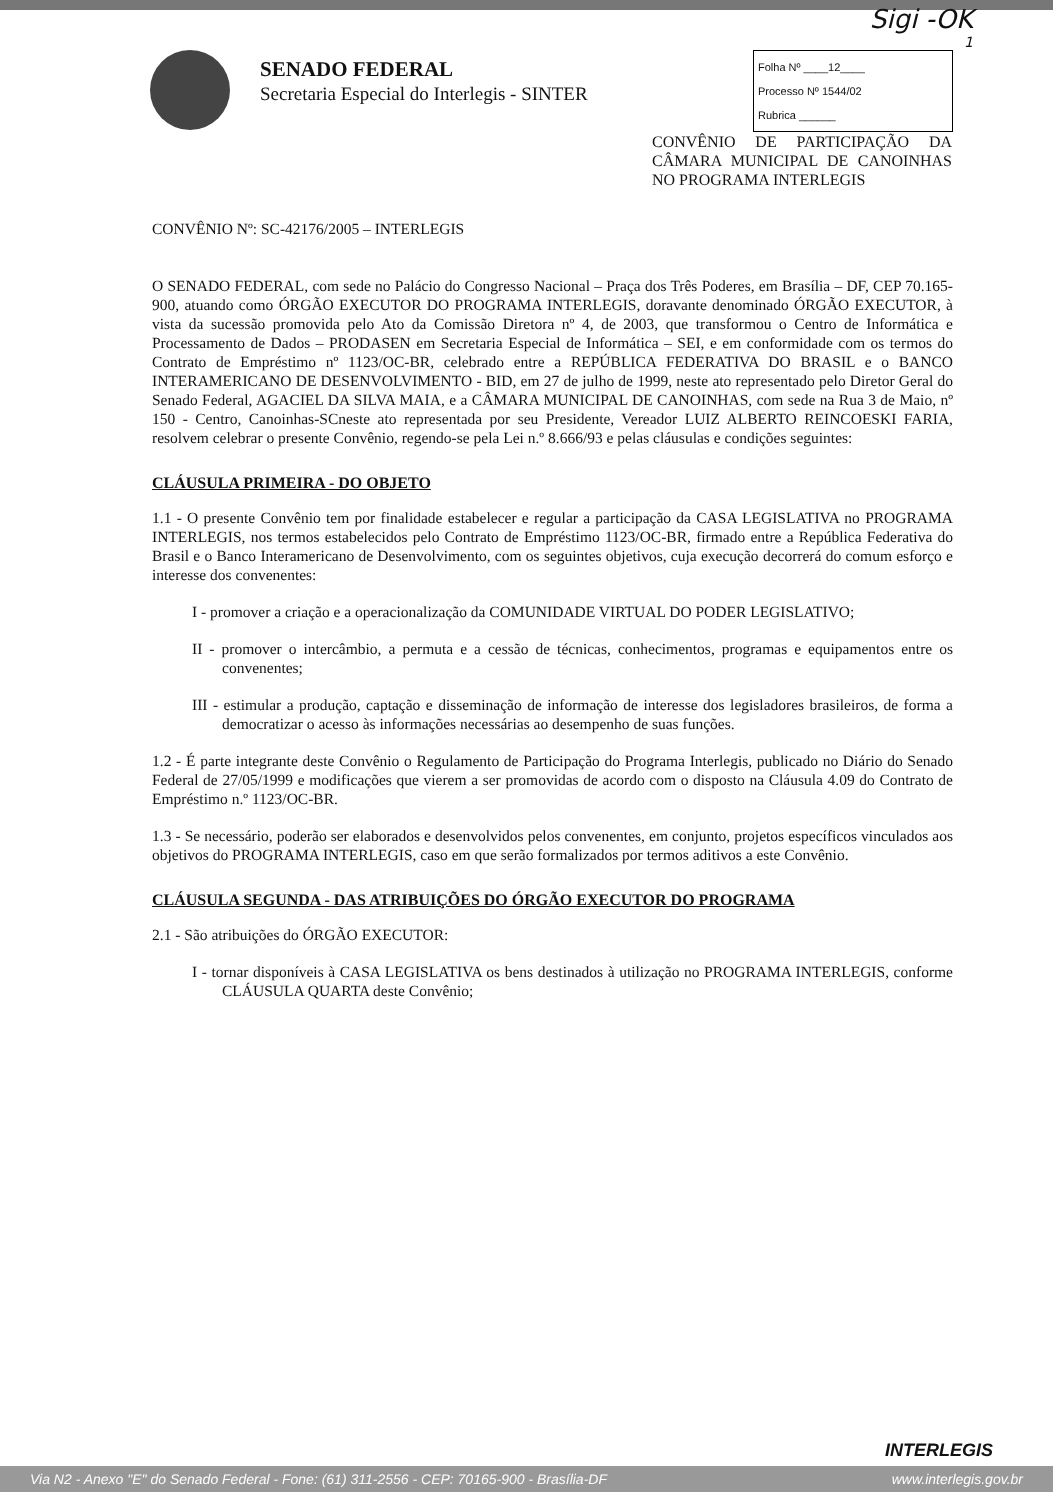Sigi -OK
1
SENADO FEDERAL
Secretaria Especial do Interlegis - SINTER
Folha Nº ____12____
Processo Nº 1544/02
Rubrica ______
CONVÊNIO DE PARTICIPAÇÃO DA CÂMARA MUNICIPAL DE CANOINHAS NO PROGRAMA INTERLEGIS
CONVÊNIO Nº: SC-42176/2005 – INTERLEGIS
O SENADO FEDERAL, com sede no Palácio do Congresso Nacional – Praça dos Três Poderes, em Brasília – DF, CEP 70.165-900, atuando como ÓRGÃO EXECUTOR DO PROGRAMA INTERLEGIS, doravante denominado ÓRGÃO EXECUTOR, à vista da sucessão promovida pelo Ato da Comissão Diretora nº 4, de 2003, que transformou o Centro de Informática e Processamento de Dados – PRODASEN em Secretaria Especial de Informática – SEI, e em conformidade com os termos do Contrato de Empréstimo nº 1123/OC-BR, celebrado entre a REPÚBLICA FEDERATIVA DO BRASIL e o BANCO INTERAMERICANO DE DESENVOLVIMENTO - BID, em 27 de julho de 1999, neste ato representado pelo Diretor Geral do Senado Federal, AGACIEL DA SILVA MAIA, e a CÂMARA MUNICIPAL DE CANOINHAS, com sede na Rua 3 de Maio, nº 150 - Centro, Canoinhas-SCneste ato representada por seu Presidente, Vereador LUIZ ALBERTO REINCOESKI FARIA, resolvem celebrar o presente Convênio, regendo-se pela Lei n.º 8.666/93 e pelas cláusulas e condições seguintes:
CLÁUSULA PRIMEIRA - DO OBJETO
1.1 - O presente Convênio tem por finalidade estabelecer e regular a participação da CASA LEGISLATIVA no PROGRAMA INTERLEGIS, nos termos estabelecidos pelo Contrato de Empréstimo 1123/OC-BR, firmado entre a República Federativa do Brasil e o Banco Interamericano de Desenvolvimento, com os seguintes objetivos, cuja execução decorrerá do comum esforço e interesse dos convenentes:
I - promover a criação e a operacionalização da COMUNIDADE VIRTUAL DO PODER LEGISLATIVO;
II - promover o intercâmbio, a permuta e a cessão de técnicas, conhecimentos, programas e equipamentos entre os convenentes;
III - estimular a produção, captação e disseminação de informação de interesse dos legisladores brasileiros, de forma a democratizar o acesso às informações necessárias ao desempenho de suas funções.
1.2 - É parte integrante deste Convênio o Regulamento de Participação do Programa Interlegis, publicado no Diário do Senado Federal de 27/05/1999 e modificações que vierem a ser promovidas de acordo com o disposto na Cláusula 4.09 do Contrato de Empréstimo n.º 1123/OC-BR.
1.3 - Se necessário, poderão ser elaborados e desenvolvidos pelos convenentes, em conjunto, projetos específicos vinculados aos objetivos do PROGRAMA INTERLEGIS, caso em que serão formalizados por termos aditivos a este Convênio.
CLÁUSULA SEGUNDA - DAS ATRIBUIÇÕES DO ÓRGÃO EXECUTOR DO PROGRAMA
2.1 - São atribuições do ÓRGÃO EXECUTOR:
I - tornar disponíveis à CASA LEGISLATIVA os bens destinados à utilização no PROGRAMA INTERLEGIS, conforme CLÁUSULA QUARTA deste Convênio;
INTERLEGIS
Via N2 - Anexo "E" do Senado Federal - Fone: (61) 311-2556 - CEP: 70165-900 - Brasília-DF www.interlegis.gov.br